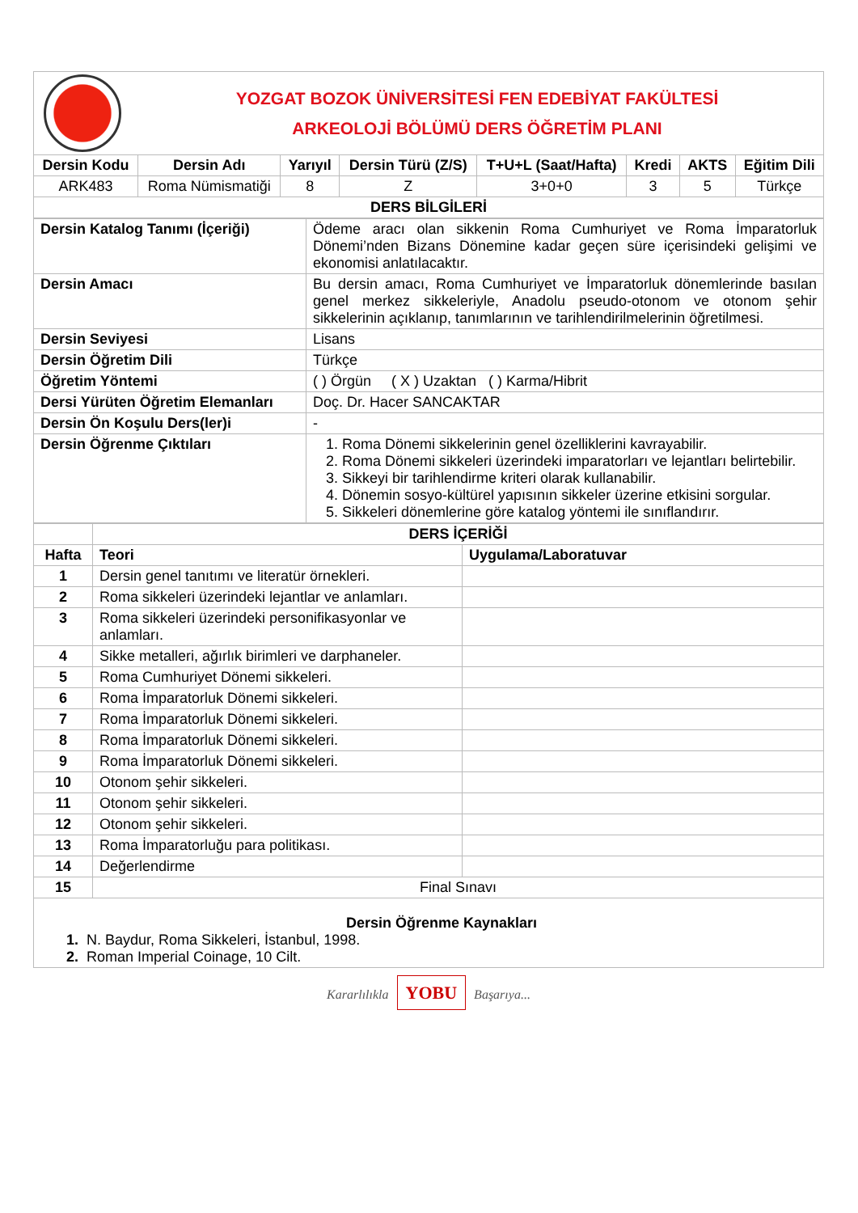YOZGAT BOZOK ÜNİVERSİTESİ FEN EDEBİYAT FAKÜLTESİ
ARKEOLOJİ BÖLÜMÜ DERS ÖĞRETİM PLANI
| Dersin Kodu | Dersin Adı | Yarıyıl | Dersin Türü (Z/S) | T+U+L (Saat/Hafta) | Kredi | AKTS | Eğitim Dili |
| --- | --- | --- | --- | --- | --- | --- | --- |
| ARK483 | Roma Nümismatiği | 8 | Z | 3+0+0 | 3 | 5 | Türkçe |
| DERS BİLGİLERİ | | | | | | | |
| Dersin Katalog Tanımı (İçeriği) | Ödeme aracı olan sikkenin Roma Cumhuriyet ve Roma İmparatorluk Dönemi’nden Bizans Dönemine kadar geçen süre içerisindeki gelişimi ve ekonomisi anlatılacaktır. |
| Dersin Amacı | Bu dersin amacı, Roma Cumhuriyet ve İmparatorluk dönemlerinde basılan genel merkez sikkeleriyle, Anadolu pseudo-otonom ve otonom şehir sikkelerinin açıklanıp, tanımlarının ve tarihlendirilmelerinin öğretilmesi. |
| Dersin Seviyesi | Lisans |
| Dersin Öğretim Dili | Türkçe |
| Öğretim Yöntemi | ( ) Örgün ( X ) Uzaktan ( ) Karma/Hibrit |
| Dersi Yürüten Öğretim Elemanları | Doç. Dr. Hacer SANCAKTAR |
| Dersin Ön Koşulu Ders(ler)i | - |
| Dersin Öğrenme Çıktıları | 1. Roma Dönemi sikkelerinin genel özelliklerini kavrayabilir. 2. Roma Dönemi sikkeleri üzerindeki imparatorları ve lejantları belirtebilir. 3. Sikkeyi bir tarihlendirme kriteri olarak kullanabilir. 4. Dönemin sosyo-kültürel yapısının sikkeler üzerine etkisini sorgular. 5. Sikkeleri dönemlerine göre katalog yöntemi ile sınıflandırır. |
| | DERS İÇERİĞİ | |
| Hafta | Teori | Uygulama/Laboratuvar |
| 1 | Dersin genel tanıtımı ve literatür örnekleri. | |
| 2 | Roma sikkeleri üzerindeki lejantlar ve anlamları. | |
| 3 | Roma sikkeleri üzerindeki personifikasyonlar ve anlamları. | |
| 4 | Sikke metalleri, ağırlık birimleri ve darphaneler. | |
| 5 | Roma Cumhuriyet Dönemi sikkeleri. | |
| 6 | Roma İmparatorluk Dönemi sikkeleri. | |
| 7 | Roma İmparatorluk Dönemi sikkeleri. | |
| 8 | Roma İmparatorluk Dönemi sikkeleri. | |
| 9 | Roma İmparatorluk Dönemi sikkeleri. | |
| 10 | Otonom şehir sikkeleri. | |
| 11 | Otonom şehir sikkeleri. | |
| 12 | Otonom şehir sikkeleri. | |
| 13 | Roma İmparatorluğu para politikası. | |
| 14 | Değerlendirme | |
| 15 | Final Sınavı | |
| Dersin Öğrenme Kaynakları 1. N. Baydur, Roma Sikkeleri, İstanbul, 1998. 2. Roman Imperial Coinage, 10 Cilt. | | |
Kararlılıkla YOBU Başarıya...